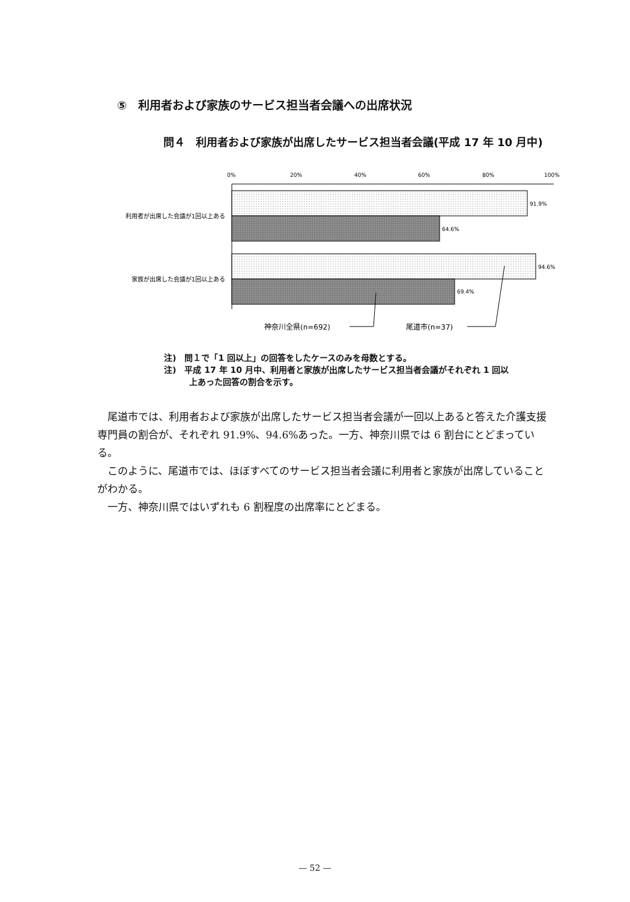⑤　利用者および家族のサービス担当者会議への出席状況
問４　利用者および家族が出席したサービス担当者会議(平成 17 年 10 月中)
0%
20%
40%
60%
80%
100%
91.9%
64.6%
94.6%
69.4%
利用者が出席した会議が1回以上ある
家族が出席した会議が1回以上ある
神奈川全県(n=692)
尾道市(n=37)
注)　問１で「1 回以上」の回答をしたケースのみを母数とする。
注)　平成 17 年 10 月中、利用者と家族が出席したサービス担当者会議がそれぞれ 1 回以
　　　上あった回答の割合を示す。
尾道市では、利用者および家族が出席したサービス担当者会議が一回以上あると答えた介護支援専門員の割合が、それぞれ 91.9%、94.6%あった。一方、神奈川県では 6 割台にとどまっている。
このように、尾道市では、ほぼすべてのサービス担当者会議に利用者と家族が出席していることがわかる。
一方、神奈川県ではいずれも 6 割程度の出席率にとどまる。
— 52 —